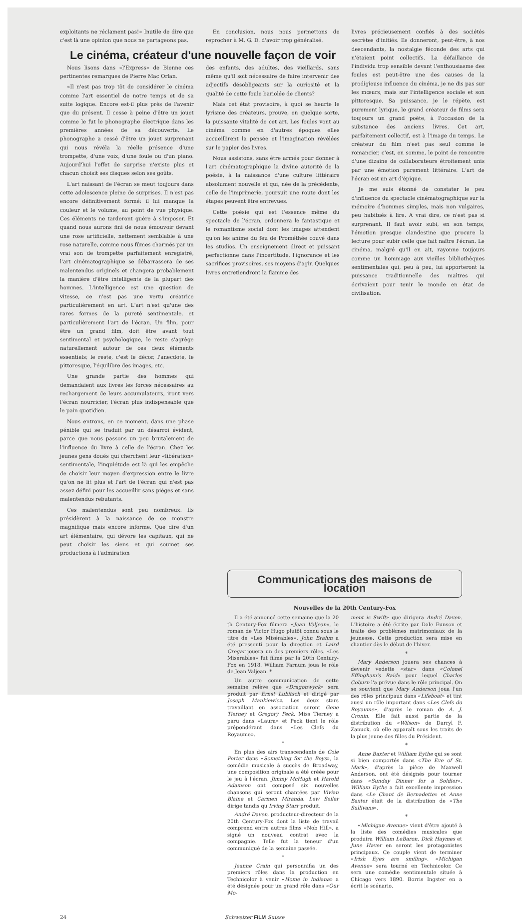exploitants ne réclament pas!» Inutile de dire que c'est là une opinion que nous ne partageons pas.
En conclusion, nous nous permettons de reprocher à M. G. D. d'avoir trop généralisé.
Le cinéma, créateur d'une nouvelle façon de voir
Nous lisons dans «l'Express» de Bienne ces pertinentes remarques de Pierre Mac Orlan.
«Il n'est pas trop tôt de considérer le cinéma comme l'art essentiel de notre temps et de sa suite logique. Encore est-il plus près de l'avenir que du présent. Il cesse à peine d'être un jouet comme le fut le phonographe électrique dans les premières années de sa découverte. Le phonographe a cessé d'être un jouet surprenant qui nous révéla la réelle présence d'une trompette, d'une voix, d'une foule ou d'un piano. Aujourd'hui l'effet de surprise n'existe plus et chacun choisit ses disques selon ses goûts.
L'art naissant de l'écran se meut toujours dans cette adolescence pleine de surprises. Il n'est pas encore définitivement formé: il lui manque la couleur et le volume, au point de vue physique. Ces éléments ne tarderont guère à s'imposer. Et quand nous aurons fini de nous émouvoir devant une rose artificielle, nettement semblable à une rose naturelle, comme nous fûmes charmés par un vrai son de trompette parfaitement enregistré, l'art cinématographique se débarrassera de ses malentendus originels et changera probablement la manière d'être intelligents de la plupart des hommes. L'intelligence est une question de vitesse, ce n'est pas une vertu créatrice particulièrement en art. L'art n'est qu'une des rares formes de la pureté sentimentale, et particulièrement l'art de l'écran. Un film, pour être un grand film, doit être avant tout sentimental et psychologique, le reste s'agrège naturellement autour de ces deux éléments essentiels; le reste, c'est le décor, l'anecdote, le pittoresque, l'équilibre des images, etc.
Une grande partie des hommes qui demandaient aux livres les forces nécessaires au rechargement de leurs accumulateurs, iront vers l'écran nourricier, l'écran plus indispensable que le pain quotidien.
Nous entrons, en ce moment, dans une phase pénible qui se traduit par un désarroi évident, parce que nous passons un peu brutalement de l'influence du livre à celle de l'écran. Chez les jeunes gens doués qui cherchent leur «libération» sentimentale, l'inquiétude est là qui les empêche de choisir leur moyen d'expression entre le livre qu'on ne lit plus et l'art de l'écran qui n'est pas assez défini pour les accueillir sans pièges et sans malentendus rebutants.
Ces malentendus sont peu nombreux. Ils présidèrent à la naissance de ce monstre magnifique mais encore informe. Que dire d'un art élémentaire, qui dévore les capitaux, qui ne peut choisir les siens et qui soumet ses productions à l'admiration
des enfants, des adultes, des vieillards, sans même qu'il soit nécessaire de faire intervenir des adjectifs désobligeants sur la curiosité et la qualité de cette foule bariolée de clients?
Mais cet état provisoire, à quoi se heurte le lyrisme des créateurs, prouve, en quelque sorte, la puissante vitalité de cet art. Les foules vont au cinéma comme en d'autres époques elles accueillirent la pensée et l'imagination révélées sur le papier des livres.
Nous assistons, sans être armés pour donner à l'art cinématographique la divine autorité de la poésie, à la naissance d'une culture littéraire absolument nouvelle et qui, née de la précédente, celle de l'imprimerie, poursuit une route dont les étapes peuvent être entrevues.
Cette poésie qui est l'essence même du spectacle de l'écran, ordonnera le fantastique et le romantisme social dont les images attendent qu'on les anime du feu de Prométhée couvé dans les studios. Un enseignement direct et puissant perfectionne dans l'incertitude, l'ignorance et les sacrifices provisoires, ses moyens d'agir. Quelques livres entretiendront la flamme des
livres précieusement confiés à des sociétés secrètes d'initiés. Ils donneront, peut-être, à nos descendants, la nostalgie féconde des arts qui n'étaient point collectifs. La défaillance de l'individu trop sensible devant l'enthousiasme des foules est peut-être une des causes de la prodigieuse influence du cinéma, je ne dis pas sur les mœurs, mais sur l'intelligence sociale et son pittoresque. Sa puissance, je le répète, est purement lyrique, le grand créateur de films sera toujours un grand poète, à l'occasion de la substance des anciens livres. Cet art, parfaitement collectif, est à l'image du temps. Le créateur du film n'est pas seul comme le romancier, c'est, en somme, le point de rencontre d'une dizaine de collaborateurs étroitement unis par une émotion purement littéraire. L'art de l'écran est un art d'épique.
Je me suis étonné de constater le peu d'influence du spectacle cinématographique sur la mémoire d'hommes simples, mais non vulgaires, peu habitués à lire. A vrai dire, ce n'est pas si surprenant. Il faut avoir subi, en son temps, l'émotion presque clandestine que procure la lecture pour subir celle que fait naître l'écran. Le cinéma, malgré qu'il en ait, rayonne toujours comme un hommage aux vieilles bibliothèques sentimentales qui, peu à peu, lui apporteront la puissance traditionnelle des maîtres qui écrivaient pour tenir le monde en état de civilisation.
Communications des maisons de location
Nouvelles de la 20th Century-Fox
Il a été annoncé cette semaine que la 20 th Century-Fox filmera «Jean Valjean», le roman de Victor Hugo plutôt connu sous le titre de «Les Misérables». John Brahm a été pressenti pour la direction et Laird Cregar jouera un des premiers rôles. «Les Misérables» fut filmé par la 20th Century-Fox en 1918. William Farnum joua le rôle de Jean Valjean. *
Un autre communication de cette semaine relève que «Dragonwyck» sera produit par Ernst Lubitsch et dirigé par Joseph Mankiewicz. Les deux stars travaillant en association seront Gene Tierney et Gregory Peck. Miss Tierney a paru dans «Laura» et Peck tient le rôle prépondérant dans «Les Clefs du Royaume».
*
En plus des airs transcendants de Cole Porter dans «Something for the Boys», la comédie musicale à succès de Broadway, une composition originale a été créée pour le jeu à l'écran. Jimmy McHugh et Harold Adamson ont composé six nouvelles chansons qui seront chantées par Vivian Blaine et Carmen Miranda. Lew Seiler dirige tandis qu'Irving Starr produit.
André Daven, producteur-directeur de la 20th Century-Fox dont la liste de travail comprend entre autres films «Nob Hill», a signé un nouveau contrat avec la compagnie. Telle fut la teneur d'un communiqué de la semaine passée.
*
Jeanne Crain qui personnifia un des premiers rôles dans la production en Technicolor à venir «Home in Indiana» a été désignée pour un grand rôle dans «Our Mo-
ment is Swift» que dirigera André Daven. L'histoire a été écrite par Dale Eunson et traite des problèmes matrimoniaux de la jeunesse. Cette production sera mise en chantier dès le début de l'hiver.
*
Mary Anderson jouera ses chances à devenir vedette «star» dans «Colonel Effingham's Raid» pour lequel Charles Coburn l'a prévue dans le rôle principal. On se souvient que Mary Anderson joua l'un des rôles principaux dans «Lifeboat» et tint aussi un rôle important dans «Les Clefs du Royaume», d'après le roman de A. J. Cronin. Elle fait aussi partie de la distribution du «Wilson» de Darryl F. Zanuck, où elle apparaît sous les traits de la plus jeune des filles du Président.
*
Anne Baxter et William Eythe qui se sont si bien comportés dans «The Eve of St. Mark», d'après la pièce de Maxwell Anderson, ont été désignés pour tourner dans «Sunday Dinner for a Soldier». William Eythe a fait excellente impression dans «Le Chant de Bernadette» et Anne Baxter était de la distribution de «The Sullivans».
*
«Michigan Avenue» vient d'être ajouté à la liste des comédies musicales que produira William LeBaron. Dick Haymes et June Haver en seront les protagonistes principaux. Ce couple vient de terminer «Irish Eyes are smiling». «Michigan Avenue» sera tourné en Technicolor. Ce sera une comédie sentimentale située à Chicago vers 1890. Borris Ingster en a écrit le scénario.
24 Schweizer FILM Suisse